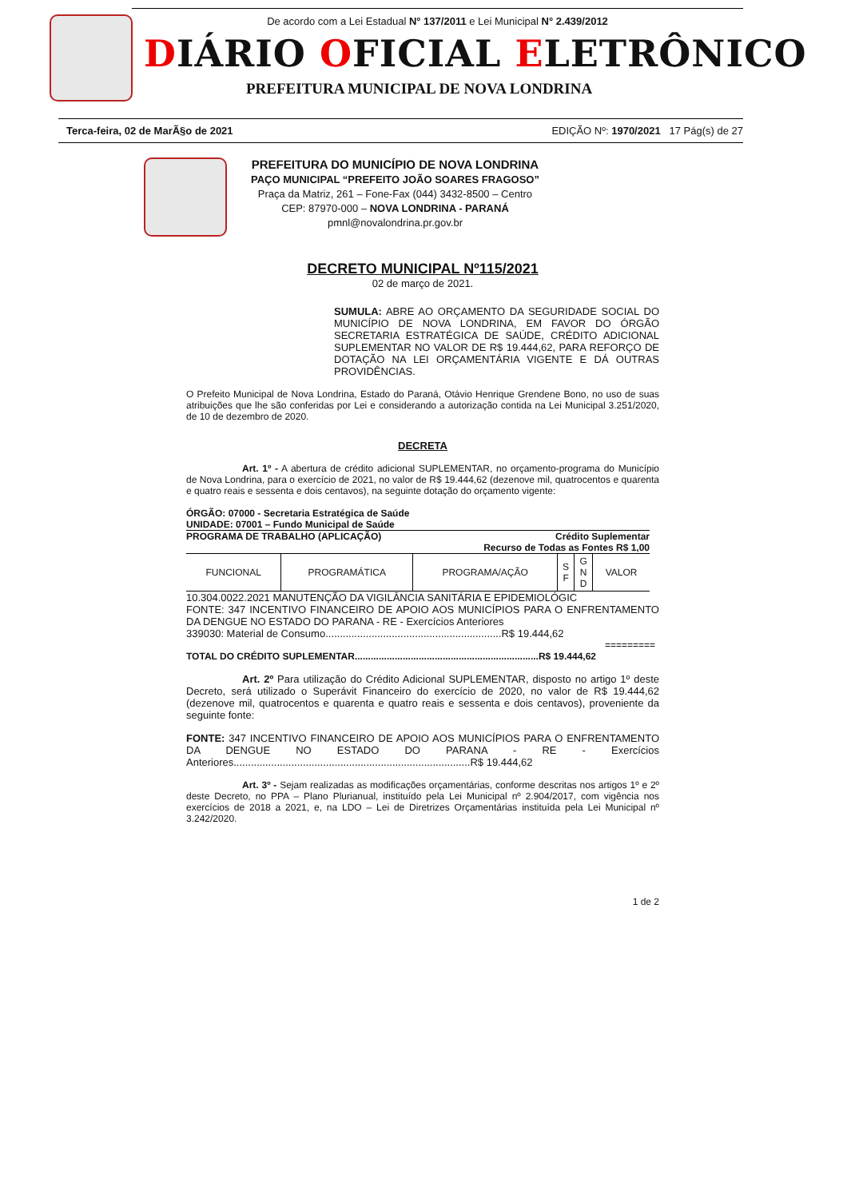De acordo com a Lei Estadual N° 137/2011 e Lei Municipal N° 2.439/2012
DIÁRIO OFICIAL ELETRÔNICO
PREFEITURA MUNICIPAL DE NOVA LONDRINA
Terca-feira, 02 de MarÃ§o de 2021 EDIÇÃO Nº: 1970/2021 17 Pág(s) de 27
PREFEITURA DO MUNICÍPIO DE NOVA LONDRINA
PAÇO MUNICIPAL “PREFEITO JOÃO SOARES FRAGOSO”
Praça da Matriz, 261 – Fone-Fax (044) 3432-8500 – Centro
CEP: 87970-000 – NOVA LONDRINA - PARANÁ
pmnl@novalondrina.pr.gov.br
DECRETO MUNICIPAL Nº115/2021
02 de março de 2021.
SUMULA: ABRE AO ORÇAMENTO DA SEGURIDADE SOCIAL DO MUNICÍPIO DE NOVA LONDRINA, EM FAVOR DO ÓRGÃO SECRETARIA ESTRATÉGICA DE SAÚDE, CRÉDITO ADICIONAL SUPLEMENTAR NO VALOR DE R$ 19.444,62, PARA REFORÇO DE DOTAÇÃO NA LEI ORÇAMENTÁRIA VIGENTE E DÁ OUTRAS PROVIDÊNCIAS.
O Prefeito Municipal de Nova Londrina, Estado do Paraná, Otávio Henrique Grendene Bono, no uso de suas atribuições que lhe são conferidas por Lei e considerando a autorização contida na Lei Municipal 3.251/2020, de 10 de dezembro de 2020.
DECRETA
Art. 1º - A abertura de crédito adicional SUPLEMENTAR, no orçamento-programa do Município de Nova Londrina, para o exercício de 2021, no valor de R$ 19.444,62 (dezenove mil, quatrocentos e quarenta e quatro reais e sessenta e dois centavos), na seguinte dotação do orçamento vigente:
ÓRGÃO: 07000 - Secretaria Estratégica de Saúde
UNIDADE: 07001 – Fundo Municipal de Saúde
PROGRAMA DE TRABALHO (APLICAÇÃO) Crédito Suplementar
Recurso de Todas as Fontes R$ 1,00
| FUNCIONAL | PROGRAMÁTICA | PROGRAMA/AÇÃO | S F | G N D | VALOR |
| --- | --- | --- | --- | --- | --- |
10.304.0022.2021 MANUTENÇÃO DA VIGILÂNCIA SANITÁRIA E EPIDEMIOLÓGIC
FONTE: 347 INCENTIVO FINANCEIRO DE APOIO AOS MUNICÍPIOS PARA O ENFRENTAMENTO DA DENGUE NO ESTADO DO PARANA - RE - Exercícios Anteriores
339030: Material de Consumo.............................................................R$ 19.444,62
=========
TOTAL DO CRÉDITO SUPLEMENTAR.....................................................................R$ 19.444,62
Art. 2º Para utilização do Crédito Adicional SUPLEMENTAR, disposto no artigo 1º deste Decreto, será utilizado o Superávit Financeiro do exercício de 2020, no valor de R$ 19.444,62 (dezenove mil, quatrocentos e quarenta e quatro reais e sessenta e dois centavos), proveniente da seguinte fonte:
FONTE: 347 INCENTIVO FINANCEIRO DE APOIO AOS MUNICÍPIOS PARA O ENFRENTAMENTO DA DENGUE NO ESTADO DO PARANA - RE - Exercícios Anteriores..................................................................................R$ 19.444,62
Art. 3º - Sejam realizadas as modificações orçamentárias, conforme descritas nos artigos 1º e 2º deste Decreto, no PPA – Plano Plurianual, instituído pela Lei Municipal nº 2.904/2017, com vigência nos exercícios de 2018 a 2021, e, na LDO – Lei de Diretrizes Orçamentárias instituída pela Lei Municipal nº 3.242/2020.
1 de 2